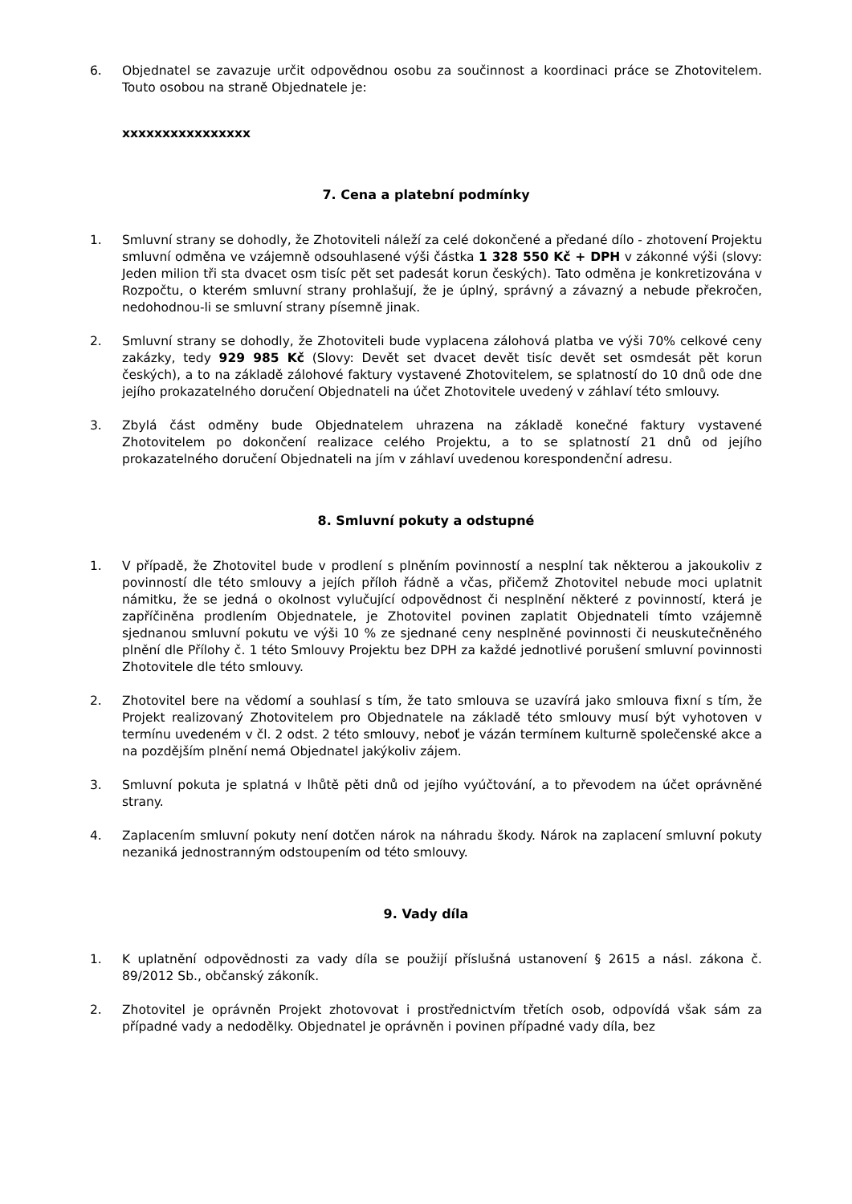6. Objednatel se zavazuje určit odpovědnou osobu za součinnost a koordinaci práce se Zhotovitelem. Touto osobou na straně Objednatele je:
xxxxxxxxxxxxxxxx
7. Cena a platební podmínky
1. Smluvní strany se dohodly, že Zhotoviteli náleží za celé dokončené a předané dílo - zhotovení Projektu smluvní odměna ve vzájemně odsouhlasené výši částka 1 328 550 Kč + DPH v zákonné výši (slovy: Jeden milion tři sta dvacet osm tisíc pět set padesát korun českých). Tato odměna je konkretizována v Rozpočtu, o kterém smluvní strany prohlašují, že je úplný, správný a závazný a nebude překročen, nedohodnou-li se smluvní strany písemně jinak.
2. Smluvní strany se dohodly, že Zhotoviteli bude vyplacena zálohová platba ve výši 70% celkové ceny zakázky, tedy 929 985 Kč (Slovy: Devět set dvacet devět tisíc devět set osmdesát pět korun českých), a to na základě zálohové faktury vystavené Zhotovitelem, se splatností do 10 dnů ode dne jejího prokazatelného doručení Objednateli na účet Zhotovitele uvedený v záhlaví této smlouvy.
3. Zbylá část odměny bude Objednatelem uhrazena na základě konečné faktury vystavené Zhotovitelem po dokončení realizace celého Projektu, a to se splatností 21 dnů od jejího prokazatelného doručení Objednateli na jím v záhlaví uvedenou korespondenční adresu.
8. Smluvní pokuty a odstupné
1. V případě, že Zhotovitel bude v prodlení s plněním povinností a nesplní tak některou a jakoukoliv z povinností dle této smlouvy a jejích příloh řádně a včas, přičemž Zhotovitel nebude moci uplatnit námitku, že se jedná o okolnost vylučující odpovědnost či nesplnění některé z povinností, která je zapříčiněna prodlením Objednatele, je Zhotovitel povinen zaplatit Objednateli tímto vzájemně sjednanou smluvní pokutu ve výši 10 % ze sjednané ceny nesplněné povinnosti či neuskutečněného plnění dle Přílohy č. 1 této Smlouvy Projektu bez DPH za každé jednotlivé porušení smluvní povinnosti Zhotovitele dle této smlouvy.
2. Zhotovitel bere na vědomí a souhlasí s tím, že tato smlouva se uzavírá jako smlouva fixní s tím, že Projekt realizovaný Zhotovitelem pro Objednatele na základě této smlouvy musí být vyhotoven v termínu uvedeném v čl. 2 odst. 2 této smlouvy, neboť je vázán termínem kulturně společenské akce a na pozdějším plnění nemá Objednatel jakýkoliv zájem.
3. Smluvní pokuta je splatná v lhůtě pěti dnů od jejího vyúčtování, a to převodem na účet oprávněné strany.
4. Zaplacením smluvní pokuty není dotčen nárok na náhradu škody. Nárok na zaplacení smluvní pokuty nezaniká jednostranným odstoupením od této smlouvy.
9. Vady díla
1. K uplatnění odpovědnosti za vady díla se použijí příslušná ustanovení § 2615 a násl. zákona č. 89/2012 Sb., občanský zákoník.
2. Zhotovitel je oprávněn Projekt zhotovovat i prostřednictvím třetích osob, odpovídá však sám za případné vady a nedodělky. Objednatel je oprávněn i povinen případné vady díla, bez